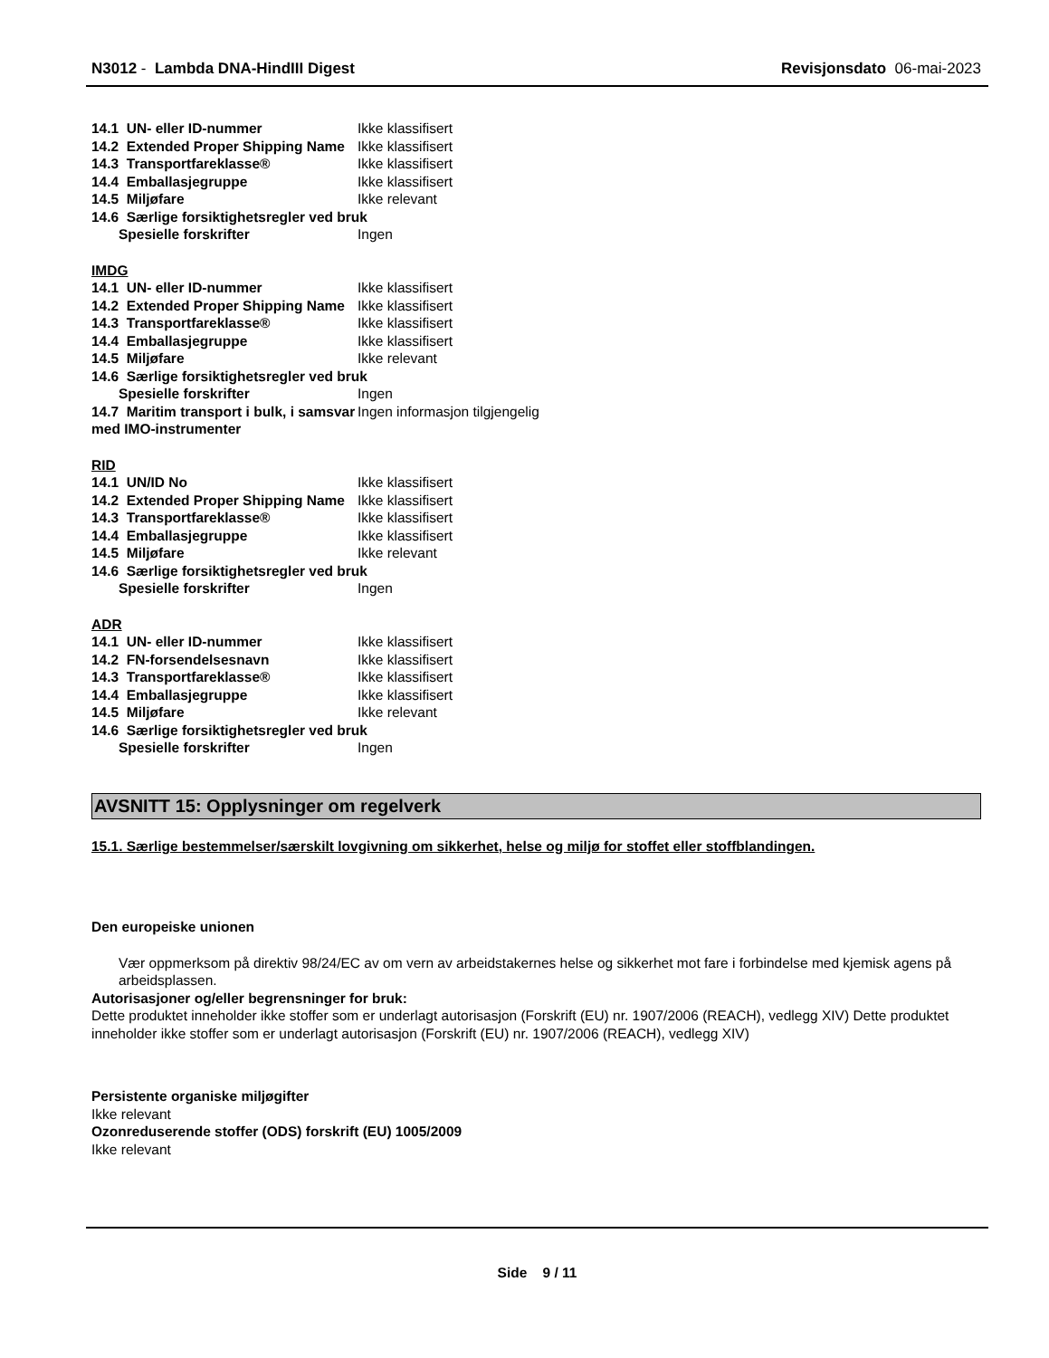N3012 - Lambda DNA-HindIII Digest Revisjonsdato 06-mai-2023
14.1 UN- eller ID-nummer Ikke klassifisert
14.2 Extended Proper Shipping Name
Ikke klassifisert
14.3 Transportfareklasse® Ikke klassifisert
14.4 Emballasjegruppe Ikke klassifisert
14.5 Miljøfare Ikke relevant
14.6 Særlige forsiktighetsregler ved bruk
Spesielle forskrifter Ingen
IMDG
14.1 UN- eller ID-nummer Ikke klassifisert
14.2 Extended Proper Shipping Name
Ikke klassifisert
14.3 Transportfareklasse® Ikke klassifisert
14.4 Emballasjegruppe Ikke klassifisert
14.5 Miljøfare Ikke relevant
14.6 Særlige forsiktighetsregler ved bruk
Spesielle forskrifter Ingen
14.7 Maritim transport i bulk, i samsvar med IMO-instrumenter
Ingen informasjon tilgjengelig
RID
14.1 UN/ID No Ikke klassifisert
14.2 Extended Proper Shipping Name
Ikke klassifisert
14.3 Transportfareklasse® Ikke klassifisert
14.4 Emballasjegruppe Ikke klassifisert
14.5 Miljøfare Ikke relevant
14.6 Særlige forsiktighetsregler ved bruk
Spesielle forskrifter Ingen
ADR
14.1 UN- eller ID-nummer Ikke klassifisert
14.2 FN-forsendelsesnavn Ikke klassifisert
14.3 Transportfareklasse® Ikke klassifisert
14.4 Emballasjegruppe Ikke klassifisert
14.5 Miljøfare Ikke relevant
14.6 Særlige forsiktighetsregler ved bruk
Spesielle forskrifter Ingen
AVSNITT 15: Opplysninger om regelverk
15.1. Særlige bestemmelser/særskilt lovgivning om sikkerhet, helse og miljø for stoffet eller stoffblandingen.
Den europeiske unionen
Vær oppmerksom på direktiv 98/24/EC av om vern av arbeidstakernes helse og sikkerhet mot fare i forbindelse med kjemisk agens på arbeidsplassen.
Autorisasjoner og/eller begrensninger for bruk:
Dette produktet inneholder ikke stoffer som er underlagt autorisasjon (Forskrift (EU) nr. 1907/2006 (REACH), vedlegg XIV) Dette produktet inneholder ikke stoffer som er underlagt autorisasjon (Forskrift (EU) nr. 1907/2006 (REACH), vedlegg XIV)
Persistente organiske miljøgifter
Ikke relevant
Ozonreduserende stoffer (ODS) forskrift (EU) 1005/2009
Ikke relevant
Side 9 / 11